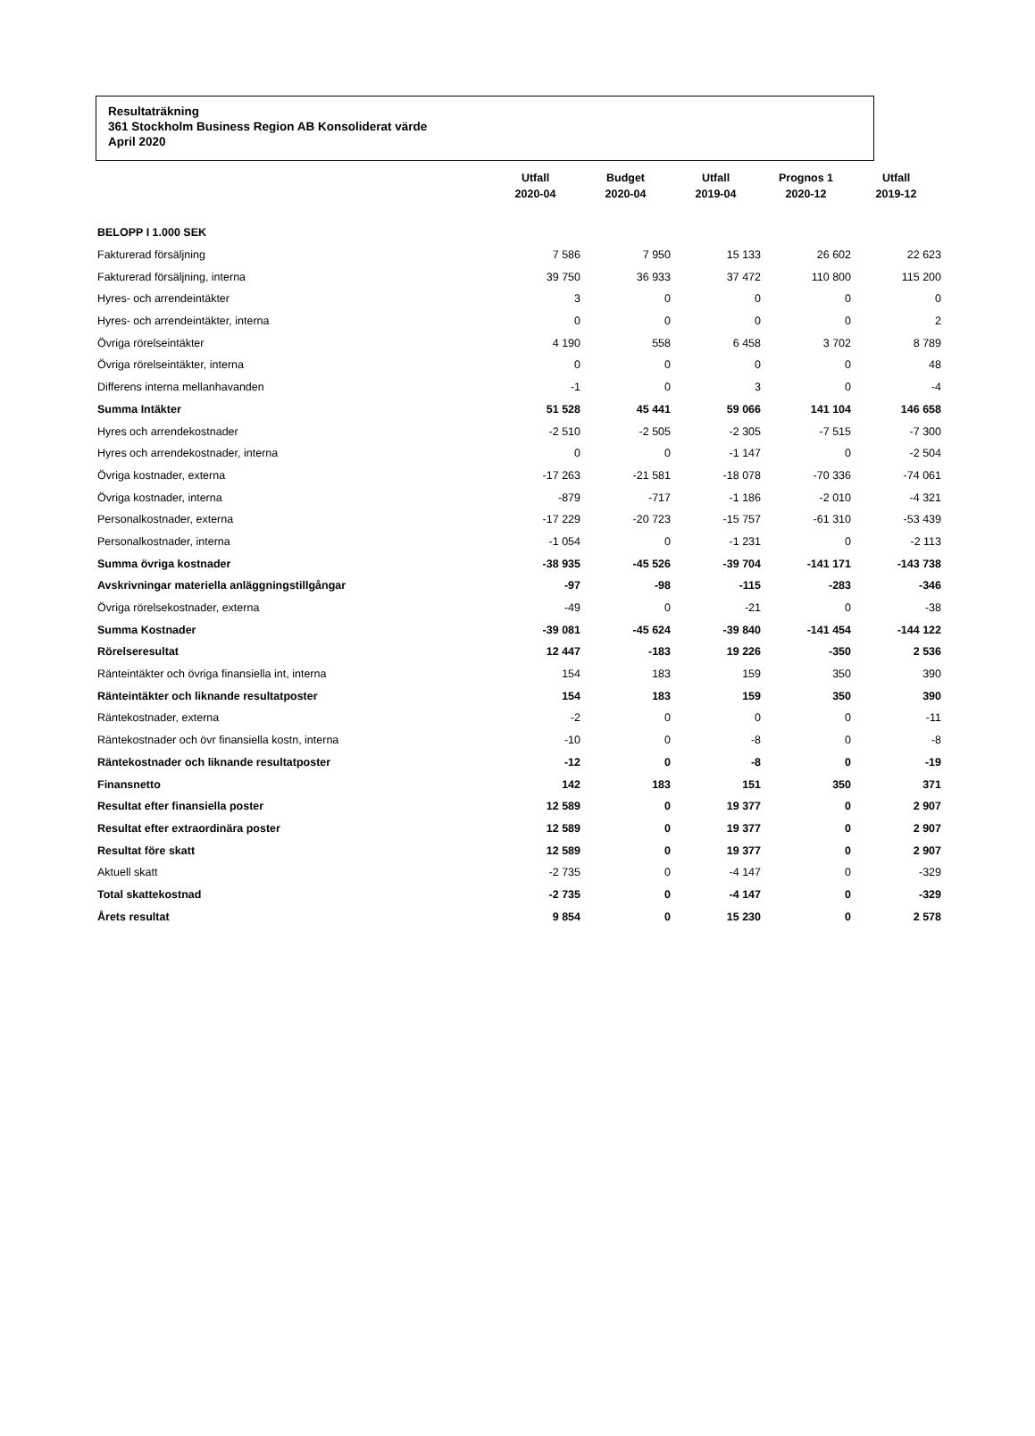Resultaträkning
361 Stockholm Business Region AB Konsoliderat värde
April 2020
| | Utfall 2020-04 | Budget 2020-04 | Utfall 2019-04 | Prognos 1 2020-12 | Utfall 2019-12 |
| --- | --- | --- | --- | --- | --- |
| BELOPP I 1.000 SEK | | | | | |
| Fakturerad försäljning | 7 586 | 7 950 | 15 133 | 26 602 | 22 623 |
| Fakturerad försäljning, interna | 39 750 | 36 933 | 37 472 | 110 800 | 115 200 |
| Hyres- och arrendeintäkter | 3 | 0 | 0 | 0 | 0 |
| Hyres- och arrendeintäkter, interna | 0 | 0 | 0 | 0 | 2 |
| Övriga rörelseintäkter | 4 190 | 558 | 6 458 | 3 702 | 8 789 |
| Övriga rörelseintäkter, interna | 0 | 0 | 0 | 0 | 48 |
| Differens interna mellanhavanden | -1 | 0 | 3 | 0 | -4 |
| Summa Intäkter | 51 528 | 45 441 | 59 066 | 141 104 | 146 658 |
| Hyres och arrendekostnader | -2 510 | -2 505 | -2 305 | -7 515 | -7 300 |
| Hyres och arrendekostnader, interna | 0 | 0 | -1 147 | 0 | -2 504 |
| Övriga kostnader, externa | -17 263 | -21 581 | -18 078 | -70 336 | -74 061 |
| Övriga kostnader, interna | -879 | -717 | -1 186 | -2 010 | -4 321 |
| Personalkostnader, externa | -17 229 | -20 723 | -15 757 | -61 310 | -53 439 |
| Personalkostnader, interna | -1 054 | 0 | -1 231 | 0 | -2 113 |
| Summa övriga kostnader | -38 935 | -45 526 | -39 704 | -141 171 | -143 738 |
| Avskrivningar materiella anläggningstillgångar | -97 | -98 | -115 | -283 | -346 |
| Övriga rörelsekostnader, externa | -49 | 0 | -21 | 0 | -38 |
| Summa Kostnader | -39 081 | -45 624 | -39 840 | -141 454 | -144 122 |
| Rörelseresultat | 12 447 | -183 | 19 226 | -350 | 2 536 |
| Ränteintäkter och övriga finansiella int, interna | 154 | 183 | 159 | 350 | 390 |
| Ränteintäkter och liknande resultatposter | 154 | 183 | 159 | 350 | 390 |
| Räntekostnader, externa | -2 | 0 | 0 | 0 | -11 |
| Räntekostnader och övr finansiella kostn, interna | -10 | 0 | -8 | 0 | -8 |
| Räntekostnader och liknande resultatposter | -12 | 0 | -8 | 0 | -19 |
| Finansnetto | 142 | 183 | 151 | 350 | 371 |
| Resultat efter finansiella poster | 12 589 | 0 | 19 377 | 0 | 2 907 |
| Resultat efter extraordinära poster | 12 589 | 0 | 19 377 | 0 | 2 907 |
| Resultat före skatt | 12 589 | 0 | 19 377 | 0 | 2 907 |
| Aktuell skatt | -2 735 | 0 | -4 147 | 0 | -329 |
| Total skattekostnad | -2 735 | 0 | -4 147 | 0 | -329 |
| Årets resultat | 9 854 | 0 | 15 230 | 0 | 2 578 |